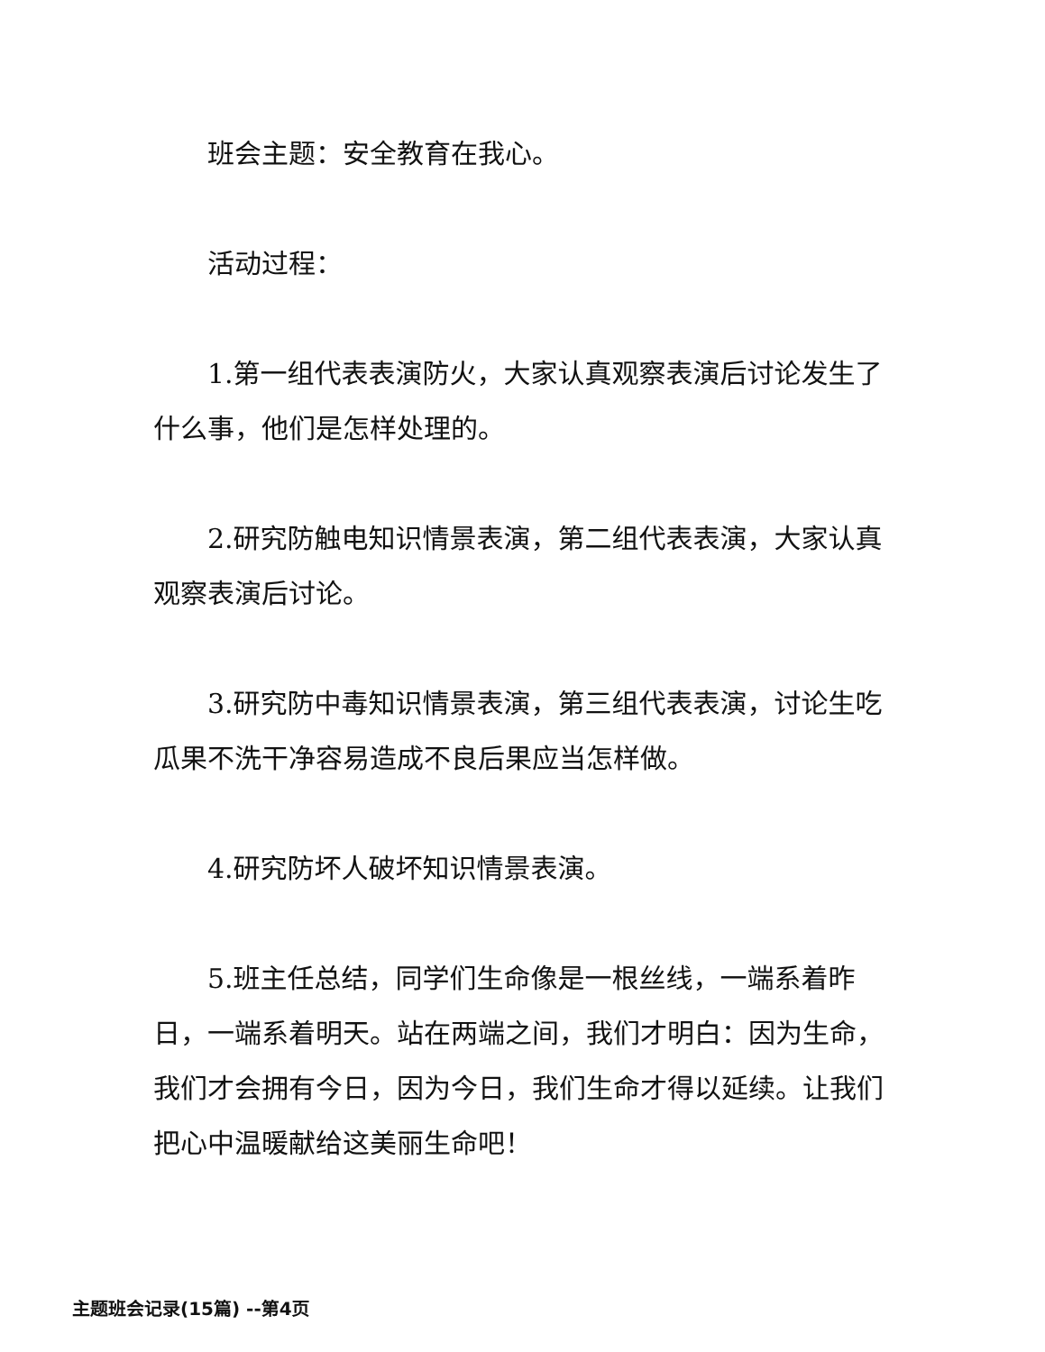班会主题：安全教育在我心。
活动过程：
1.第一组代表表演防火，大家认真观察表演后讨论发生了什么事，他们是怎样处理的。
2.研究防触电知识情景表演，第二组代表表演，大家认真观察表演后讨论。
3.研究防中毒知识情景表演，第三组代表表演，讨论生吃瓜果不洗干净容易造成不良后果应当怎样做。
4.研究防坏人破坏知识情景表演。
5.班主任总结，同学们生命像是一根丝线，一端系着昨日，一端系着明天。站在两端之间，我们才明白：因为生命，我们才会拥有今日，因为今日，我们生命才得以延续。让我们把心中温暖献给这美丽生命吧！
主题班会记录(15篇) --第4页